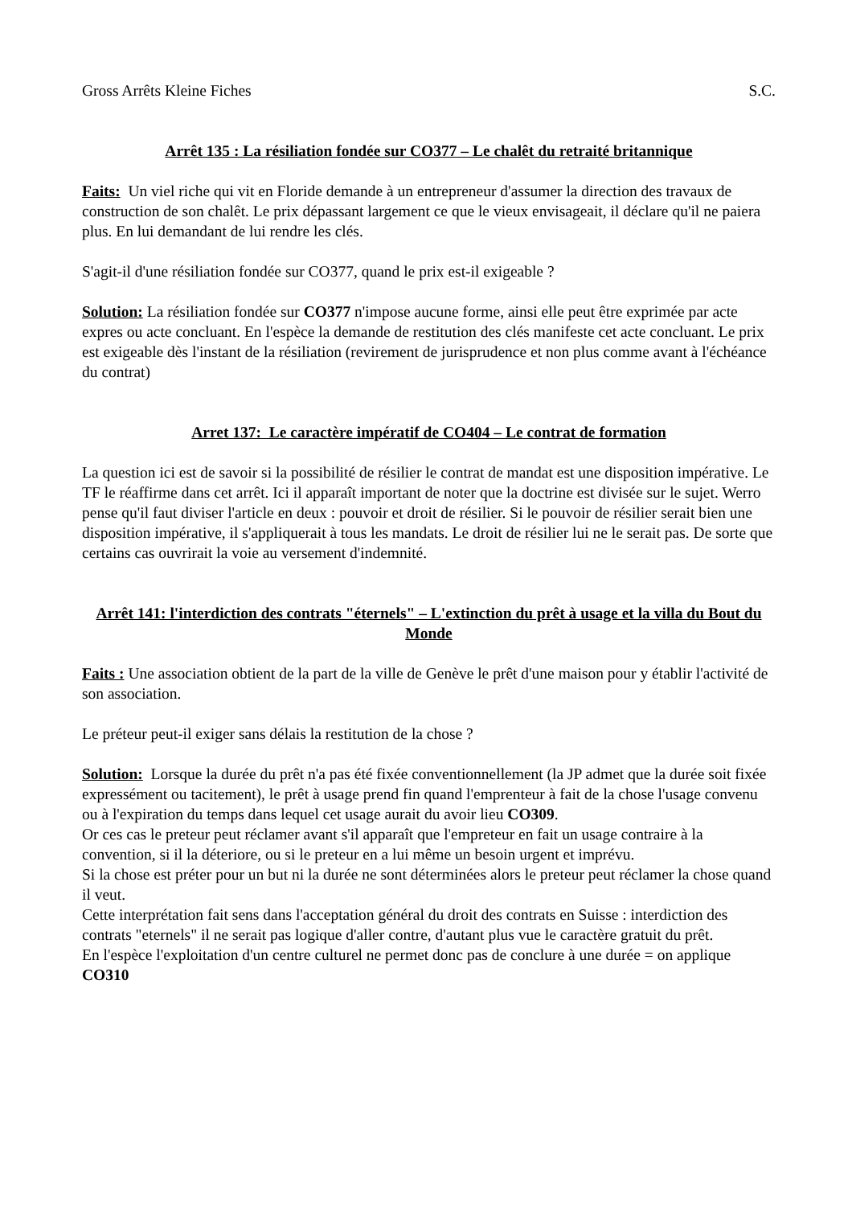Gross Arrêts Kleine Fiches S.C.
Arrêt 135 : La résiliation fondée sur CO377 – Le chalêt du retraité britannique
Faits: Un viel riche qui vit en Floride demande à un entrepreneur d'assumer la direction des travaux de construction de son chalêt. Le prix dépassant largement ce que le vieux envisageait, il déclare qu'il ne paiera plus. En lui demandant de lui rendre les clés.
S'agit-il d'une résiliation fondée sur CO377, quand le prix est-il exigeable ?
Solution: La résiliation fondée sur CO377 n'impose aucune forme, ainsi elle peut être exprimée par acte expres ou acte concluant. En l'espèce la demande de restitution des clés manifeste cet acte concluant. Le prix est exigeable dès l'instant de la résiliation (revirement de jurisprudence et non plus comme avant à l'échéance du contrat)
Arret 137: Le caractère impératif de CO404 – Le contrat de formation
La question ici est de savoir si la possibilité de résilier le contrat de mandat est une disposition impérative. Le TF le réaffirme dans cet arrêt. Ici il apparaît important de noter que la doctrine est divisée sur le sujet. Werro pense qu'il faut diviser l'article en deux : pouvoir et droit de résilier. Si le pouvoir de résilier serait bien une disposition impérative, il s'appliquerait à tous les mandats. Le droit de résilier lui ne le serait pas. De sorte que certains cas ouvrirait la voie au versement d'indemnité.
Arrêt 141: l'interdiction des contrats "éternels" – L'extinction du prêt à usage et la villa du Bout du Monde
Faits : Une association obtient de la part de la ville de Genève le prêt d'une maison pour y établir l'activité de son association.
Le préteur peut-il exiger sans délais la restitution de la chose ?
Solution: Lorsque la durée du prêt n'a pas été fixée conventionnellement (la JP admet que la durée soit fixée expressément ou tacitement), le prêt à usage prend fin quand l'emprenteur à fait de la chose l'usage convenu ou à l'expiration du temps dans lequel cet usage aurait du avoir lieu CO309.
Or ces cas le preteur peut réclamer avant s'il apparaît que l'empreteur en fait un usage contraire à la convention, si il la déteriore, ou si le preteur en a lui même un besoin urgent et imprévu.
Si la chose est préter pour un but ni la durée ne sont déterminées alors le preteur peut réclamer la chose quand il veut.
Cette interprétation fait sens dans l'acceptation général du droit des contrats en Suisse : interdiction des contrats "eternels" il ne serait pas logique d'aller contre, d'autant plus vue le caractère gratuit du prêt.
En l'espèce l'exploitation d'un centre culturel ne permet donc pas de conclure à une durée = on applique CO310